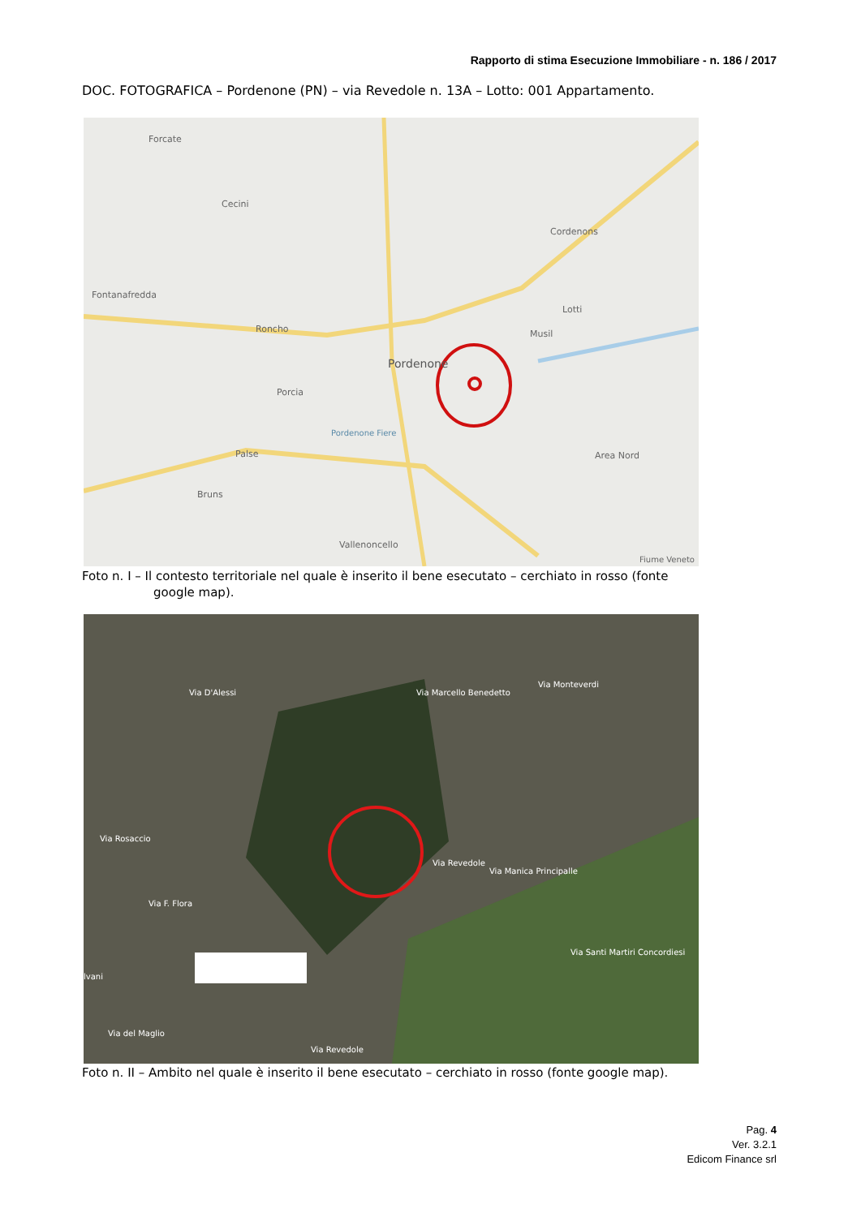Rapporto di stima Esecuzione Immobiliare - n. 186 / 2017
DOC. FOTOGRAFICA – Pordenone (PN) – via Revedole n. 13A – Lotto: 001 Appartamento.
Pordenone
Forcate
Cecini
Cordenons
Fontanafredda
Roncho
Porcia
Palse
Bruns
Vallenoncello
Musil
Lotti
Area Nord
Pordenone Fiere
Fiume Veneto
Foto n. I – Il contesto territoriale nel quale è inserito il bene esecutato – cerchiato in rosso (fonte
google map).
Via Marcello Benedetto
Via Monteverdi
Via Rosaccio
Via F. Flora
Via Revedole
Via Manica Principalle
Via Santi Martiri Concordiesi
Via D'Alessi
lvani
Via del Maglio
Via Revedole
Foto n. II – Ambito nel quale è inserito il bene esecutato – cerchiato in rosso (fonte google map).
Pag. 4
Ver. 3.2.1
Edicom Finance srl